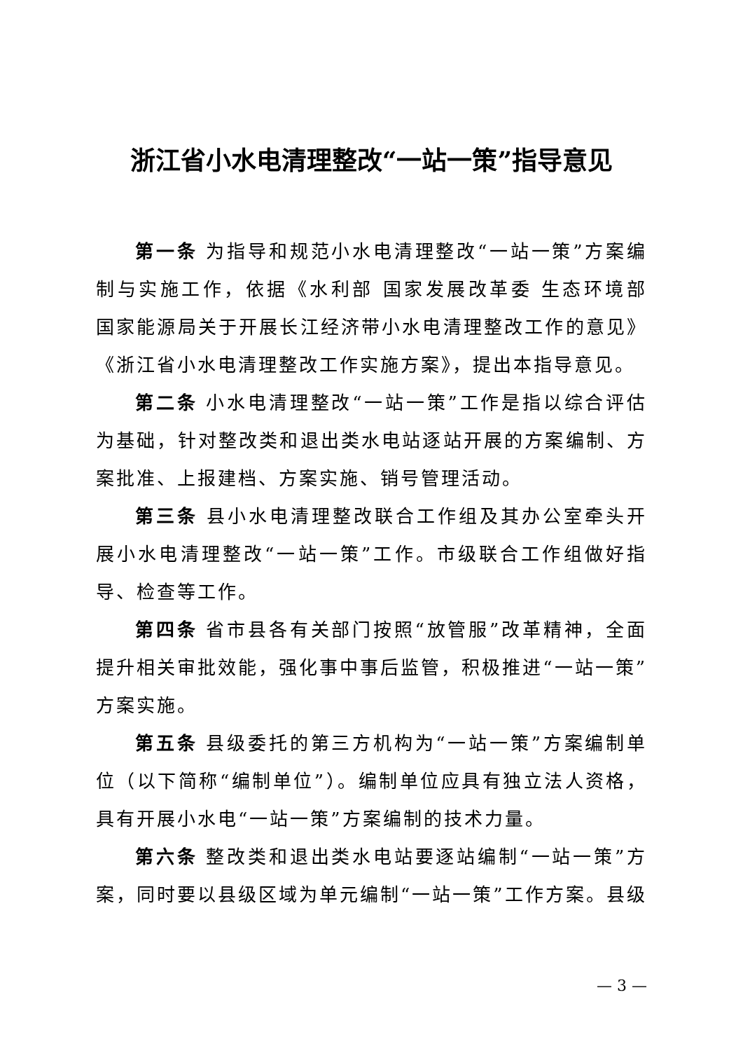浙江省小水电清理整改“一站一策”指导意见
第一条 为指导和规范小水电清理整改“一站一策”方案编制与实施工作，依据《水利部 国家发展改革委 生态环境部 国家能源局关于开展长江经济带小水电清理整改工作的意见》《浙江省小水电清理整改工作实施方案》，提出本指导意见。
第二条 小水电清理整改“一站一策”工作是指以综合评估为基础，针对整改类和退出类水电站逐站开展的方案编制、方案批准、上报建档、方案实施、销号管理活动。
第三条 县小水电清理整改联合工作组及其办公室牵头开展小水电清理整改“一站一策”工作。市级联合工作组做好指导、检查等工作。
第四条 省市县各有关部门按照“放管服”改革精神，全面提升相关审批效能，强化事中事后监管，积极推进“一站一策”方案实施。
第五条 县级委托的第三方机构为“一站一策”方案编制单位（以下简称“编制单位”）。编制单位应具有独立法人资格，具有开展小水电“一站一策”方案编制的技术力量。
第六条 整改类和退出类水电站要逐站编制“一站一策”方案，同时要以县级区域为单元编制“一站一策”工作方案。县级
— 3 —